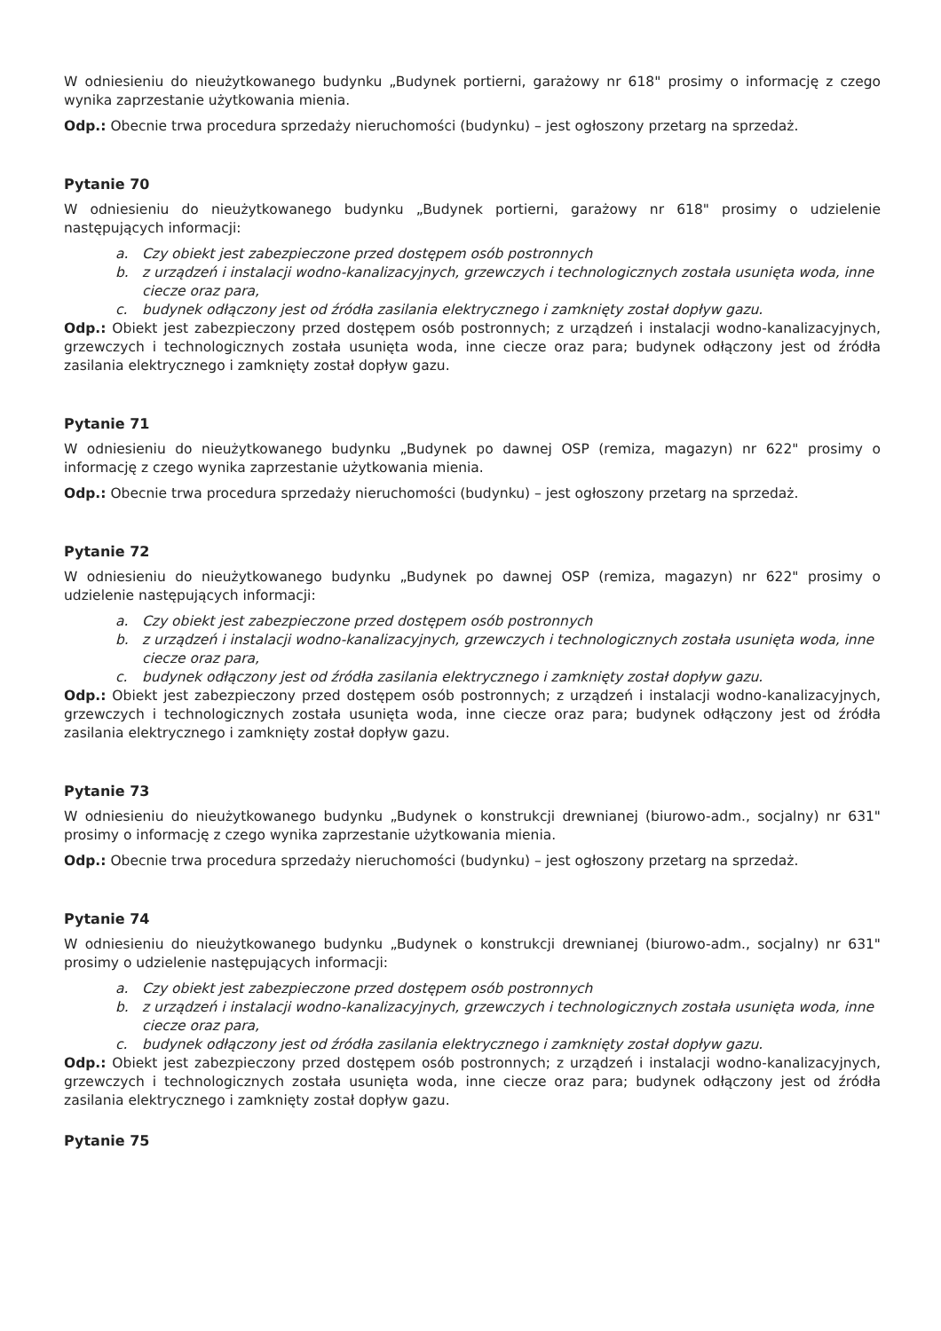W odniesieniu do nieużytkowanego budynku „Budynek portierni, garażowy nr 618" prosimy o informację z czego wynika zaprzestanie użytkowania mienia.
Odp.: Obecnie trwa procedura sprzedaży nieruchomości (budynku) – jest ogłoszony przetarg na sprzedaż.
Pytanie 70
W odniesieniu do nieużytkowanego budynku „Budynek portierni, garażowy nr 618" prosimy o udzielenie następujących informacji:
a. Czy obiekt jest zabezpieczone przed dostępem osób postronnych
b. z urządzeń i instalacji wodno-kanalizacyjnych, grzewczych i technologicznych została usunięta woda, inne ciecze oraz para,
c. budynek odłączony jest od źródła zasilania elektrycznego i zamknięty został dopływ gazu.
Odp.: Obiekt jest zabezpieczony przed dostępem osób postronnych; z urządzeń i instalacji wodno-kanalizacyjnych, grzewczych i technologicznych została usunięta woda, inne ciecze oraz para; budynek odłączony jest od źródła zasilania elektrycznego i zamknięty został dopływ gazu.
Pytanie 71
W odniesieniu do nieużytkowanego budynku „Budynek po dawnej OSP (remiza, magazyn) nr 622" prosimy o informację z czego wynika zaprzestanie użytkowania mienia.
Odp.: Obecnie trwa procedura sprzedaży nieruchomości (budynku) – jest ogłoszony przetarg na sprzedaż.
Pytanie 72
W odniesieniu do nieużytkowanego budynku „Budynek po dawnej OSP (remiza, magazyn) nr 622" prosimy o udzielenie następujących informacji:
a. Czy obiekt jest zabezpieczone przed dostępem osób postronnych
b. z urządzeń i instalacji wodno-kanalizacyjnych, grzewczych i technologicznych została usunięta woda, inne ciecze oraz para,
c. budynek odłączony jest od źródła zasilania elektrycznego i zamknięty został dopływ gazu.
Odp.: Obiekt jest zabezpieczony przed dostępem osób postronnych; z urządzeń i instalacji wodno-kanalizacyjnych, grzewczych i technologicznych została usunięta woda, inne ciecze oraz para; budynek odłączony jest od źródła zasilania elektrycznego i zamknięty został dopływ gazu.
Pytanie 73
W odniesieniu do nieużytkowanego budynku „Budynek o konstrukcji drewnianej (biurowo-adm., socjalny) nr 631" prosimy o informację z czego wynika zaprzestanie użytkowania mienia.
Odp.: Obecnie trwa procedura sprzedaży nieruchomości (budynku) – jest ogłoszony przetarg na sprzedaż.
Pytanie 74
W odniesieniu do nieużytkowanego budynku „Budynek o konstrukcji drewnianej (biurowo-adm., socjalny) nr 631" prosimy o udzielenie następujących informacji:
a. Czy obiekt jest zabezpieczone przed dostępem osób postronnych
b. z urządzeń i instalacji wodno-kanalizacyjnych, grzewczych i technologicznych została usunięta woda, inne ciecze oraz para,
c. budynek odłączony jest od źródła zasilania elektrycznego i zamknięty został dopływ gazu.
Odp.: Obiekt jest zabezpieczony przed dostępem osób postronnych; z urządzeń i instalacji wodno-kanalizacyjnych, grzewczych i technologicznych została usunięta woda, inne ciecze oraz para; budynek odłączony jest od źródła zasilania elektrycznego i zamknięty został dopływ gazu.
Pytanie 75